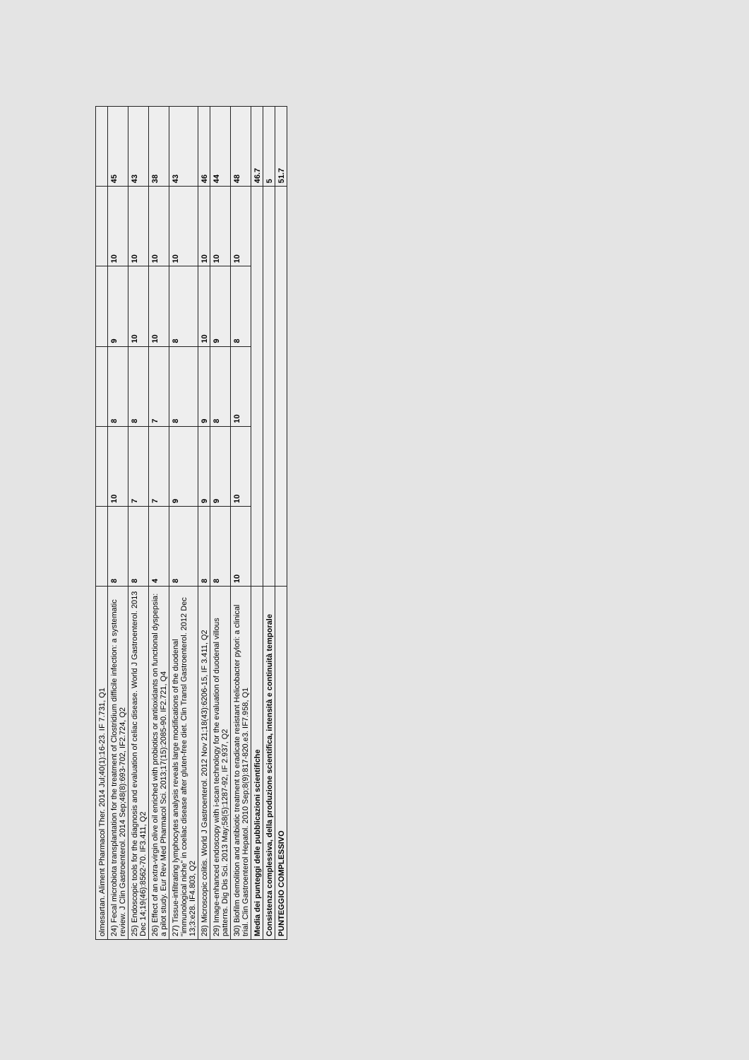| olmesartan. Aliment Pharmacol Ther. 2014 Jul;40(1):16-23. IF 7.731, Q1 | | | | | | |
| 24) Fecal microbiota transplantation for the treatment of Clostridium difficile infection: a systematic review. J Clin Gastroenterol. 2014 Sep;48(8):693-702, IF2.724, Q2 | 8 | 10 | 8 | 9 | 10 | 45 |
| 25) Endoscopic tools for the diagnosis and evaluation of celiac disease. World J Gastroenterol. 2013 Dec 14;19(46):8562-70. IF3.411, Q2 | 8 | 7 | 8 | 10 | 10 | 43 |
| 26) Effect of an extra-virgin olive oil enriched with probiotics or antioxidants on functional dyspepsia: a pilot study. Eur Rev Med Pharmacol Sci. 2013;17(15):2085-90. IF2.721, Q4 | 4 | 7 | 7 | 10 | 10 | 38 |
| 27) Tissue-infiltrating lymphocytes analysis reveals large modifications of the duodenal "immunological niche" in coeliac disease after gluten-free diet. Clin Transl Gastroenterol. 2012 Dec 13;3:e28. IF4.803, Q2 | 8 | 9 | 8 | 8 | 10 | 43 |
| 28) Microscopic colitis. World J Gastroenterol. 2012 Nov 21;18(43):6206-15, IF 3.411, Q2 | 8 | 9 | 9 | 10 | 10 | 46 |
| 29) Image-enhanced endoscopy with i-scan technology for the evaluation of duodenal villous patterns. Dig Dis Sci. 2013 May;58(5):1287-92, IF 2.937, Q2 | 8 | 9 | 8 | 9 | 10 | 44 |
| 30) Biofilm demolition and antibiotic treatment to eradicate resistant Helicobacter pylori: a clinical trial. Clin Gastroenterol Hepatol. 2010 Sep;8(9):817-820.e3. IF7.958, Q1 | 10 | 10 | 10 | 8 | 10 | 48 |
| Media dei punteggi delle pubblicazioni scientifiche | | | | | | 46.7 |
| Consistenza complessiva, della produzione scientifica, intensità e continuità temporale | | | | | | 5 |
| PUNTEGGIO COMPLESSIVO | | | | | | 51.7 |